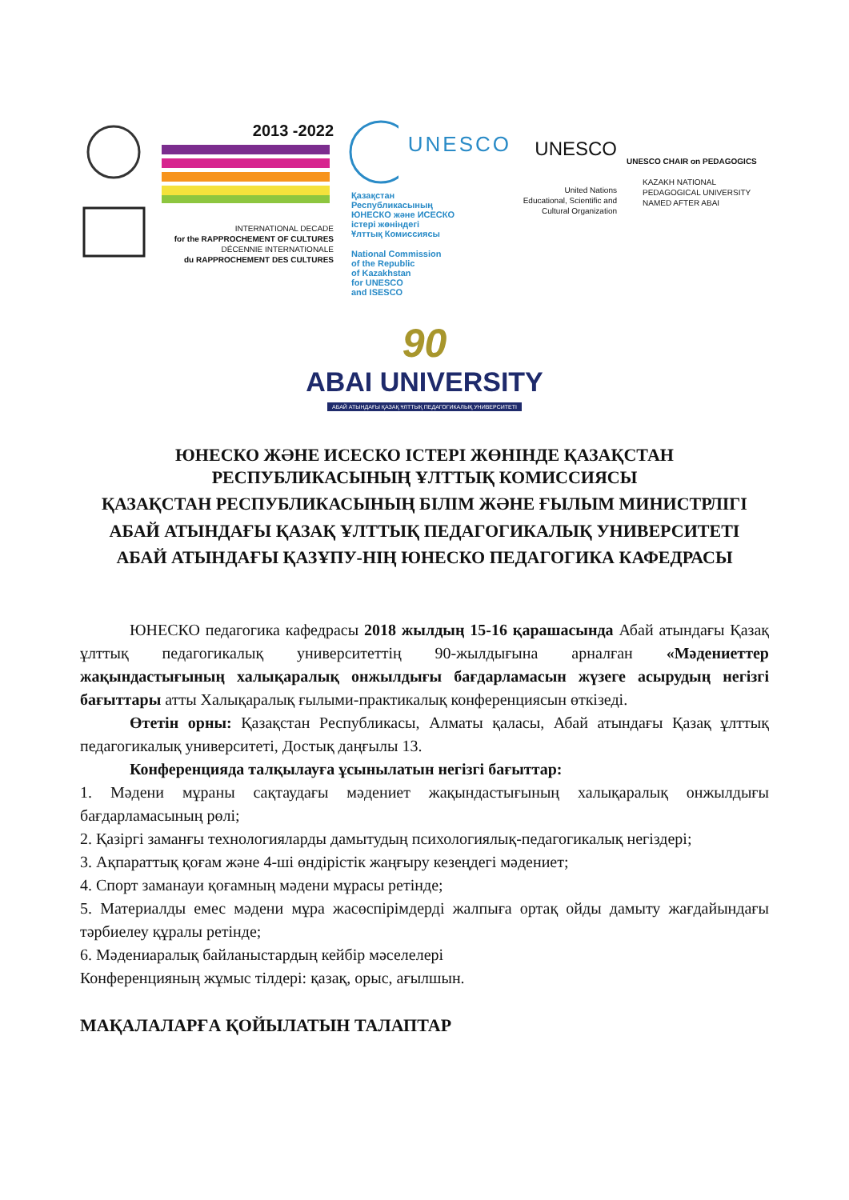2013 -2022
INTERNATIONAL DECADE
for the RAPPROCHEMENT OF CULTURES
DÉCENNIE INTERNATIONALE
du RAPPROCHEMENT DES CULTURES
UNESCO
Қазақстан
Республикасының
ЮНЕСКО және ИСЕСКО
істері жөніндегі
Ұлттық Комиссиясы
National Commission
of the Republic
of Kazakhstan
for UNESCO
and ISESCO
UNESCO
United Nations
Educational, Scientific and
Cultural Organization
UNESCO CHAIR on PEDAGOGICS
KAZAKH NATIONAL
PEDAGOGICAL UNIVERSITY
NAMED AFTER ABAI
90
ABAI UNIVERSITY
АБАЙ АТЫНДАҒЫ ҚАЗАҚ ҰЛТТЫҚ ПЕДАГОГИКАЛЫҚ УНИВЕРСИТЕТІ
ЮНЕСКО ЖӘНЕ ИСЕСКО ІСТЕРІ ЖӨНІНДЕ ҚАЗАҚСТАН РЕСПУБЛИКАСЫНЫҢ ҰЛТТЫҚ КОМИССИЯСЫ
ҚАЗАҚСТАН РЕСПУБЛИКАСЫНЫҢ БІЛІМ ЖӘНЕ ҒЫЛЫМ МИНИСТРЛІГІ
АБАЙ АТЫНДАҒЫ ҚАЗАҚ ҰЛТТЫҚ ПЕДАГОГИКАЛЫҚ УНИВЕРСИТЕТІ
АБАЙ АТЫНДАҒЫ ҚАЗҰПУ-НІҢ ЮНЕСКО ПЕДАГОГИКА КАФЕДРАСЫ
ЮНЕСКО педагогика кафедрасы 2018 жылдың 15-16 қарашасында Абай атындағы Қазақ ұлттық педагогикалық университеттің 90-жылдығына арналған «Мәдениеттер жақындастығының халықаралық онжылдығы бағдарламасын жүзеге асырудың негізгі бағыттары атты Халықаралық ғылыми-практикалық конференциясын өткізеді.
Өтетін орны: Қазақстан Республикасы, Алматы қаласы, Абай атындағы Қазақ ұлттық педагогикалық университеті, Достық даңғылы 13.
Конференцияда талқылауға ұсынылатын негізгі бағыттар:
1. Мәдени мұраны сақтаудағы мәдениет жақындастығының халықаралық онжылдығы бағдарламасының рөлі;
2. Қазіргі заманғы технологияларды дамытудың психологиялық-педагогикалық негіздері;
3. Ақпараттық қоғам және 4-ші өндірістік жаңғыру кезеңдегі мәдениет;
4. Спорт заманауи қоғамның мәдени мұрасы ретінде;
5. Материалды емес мәдени мұра жасөспірімдерді жалпыға ортақ ойды дамыту жағдайындағы тәрбиелеу құралы ретінде;
6. Мәдениаралық байланыстардың кейбір мәселелері
Конференцияның жұмыс тілдері: қазақ, орыс, ағылшын.
МАҚАЛАЛАРҒА ҚОЙЫЛАТЫН ТАЛАПТАР